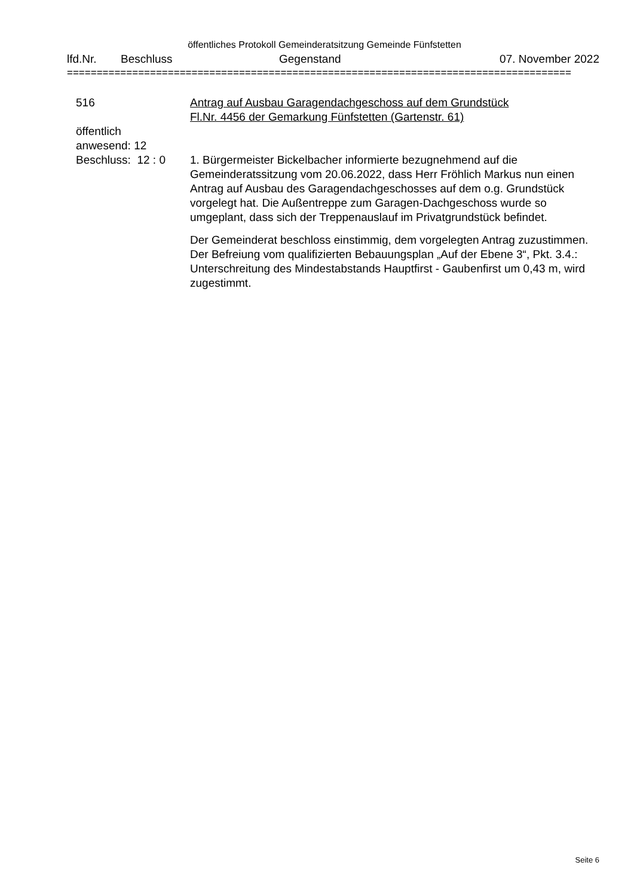öffentliches Protokoll Gemeinderatsitzung Gemeinde Fünfstetten
lfd.Nr. Beschluss Gegenstand 07. November 2022
=====================================================================================
516
öffentlich
anwesend: 12
Beschluss: 12 : 0
Antrag auf Ausbau Garagendachgeschoss auf dem Grundstück
Fl.Nr. 4456 der Gemarkung Fünfstetten (Gartenstr. 61)
1. Bürgermeister Bickelbacher informierte bezugnehmend auf die Gemeinderatssitzung vom 20.06.2022, dass Herr Fröhlich Markus nun einen Antrag auf Ausbau des Garagendachgeschosses auf dem o.g. Grundstück vorgelegt hat. Die Außentreppe zum Garagen-Dachgeschoss wurde so umgeplant, dass sich der Treppenauslauf im Privatgrundstück befindet.
Der Gemeinderat beschloss einstimmig, dem vorgelegten Antrag zuzustimmen. Der Befreiung vom qualifizierten Bebauungsplan „Auf der Ebene 3“, Pkt. 3.4.: Unterschreitung des Mindestabstands Hauptfirst - Gaubenfirst um 0,43 m, wird zugestimmt.
Seite 6